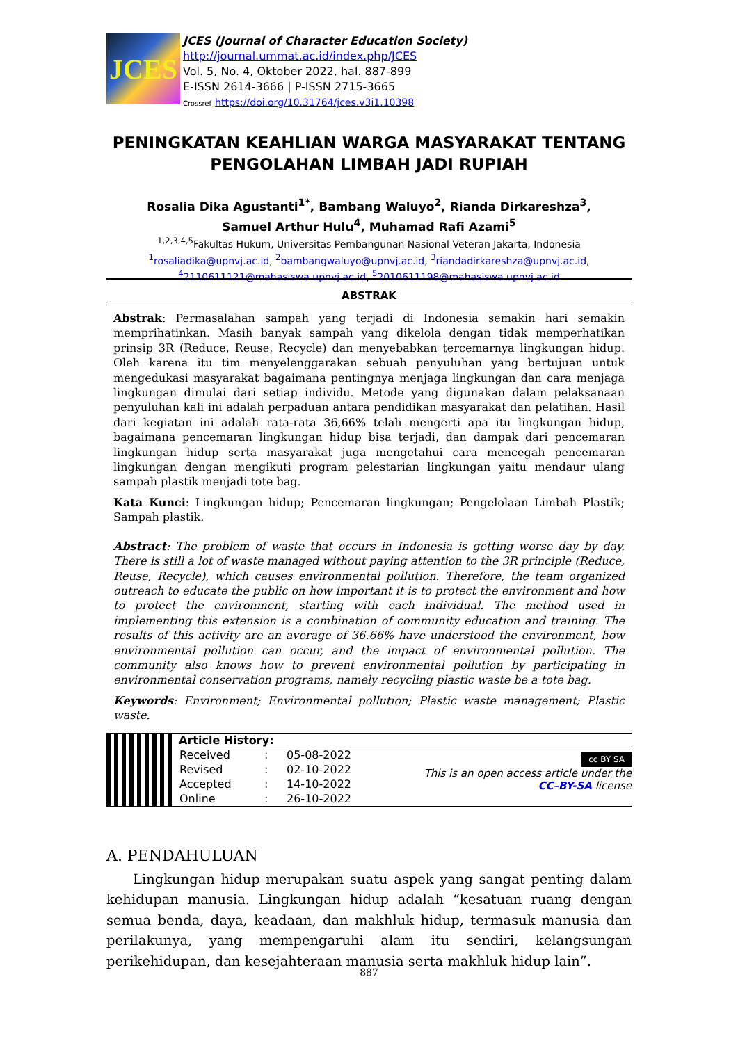JCES
JCES (Journal of Character Education Society)
http://journal.ummat.ac.id/index.php/JCES
Vol. 5, No. 4, Oktober 2022, hal. 887-899
E-ISSN 2614-3666 | P-ISSN 2715-3665
Crossref https://doi.org/10.31764/jces.v3i1.10398
PENINGKATAN KEAHLIAN WARGA MASYARAKAT TENTANG PENGOLAHAN LIMBAH JADI RUPIAH
Rosalia Dika Agustanti<sup>1*</sup>, Bambang Waluyo<sup>2</sup>, Rianda Dirkareshza<sup>3</sup>,
Samuel Arthur Hulu<sup>4</sup>, Muhamad Rafi Azami<sup>5</sup>
<sup>1,2,3,4,5</sup>Fakultas Hukum, Universitas Pembangunan Nasional Veteran Jakarta, Indonesia
<sup>1</sup> rosaliadika@upnvj.ac.id, <sup>2</sup>bambangwaluyo@upnvj.ac.id, <sup>3</sup>riandadirkareshza@upnvj.ac.id,
<sup>4</sup> 2110611121@mahasiswa.upnvj.ac.id, <sup>5</sup>2010611198@mahasiswa.upnvj.ac.id
ABSTRAK
Abstrak: Permasalahan sampah yang terjadi di Indonesia semakin hari semakin memprihatinkan. Masih banyak sampah yang dikelola dengan tidak memperhatikan prinsip 3R (Reduce, Reuse, Recycle) dan menyebabkan tercemarnya lingkungan hidup. Oleh karena itu tim menyelenggarakan sebuah penyuluhan yang bertujuan untuk mengedukasi masyarakat bagaimana pentingnya menjaga lingkungan dan cara menjaga lingkungan dimulai dari setiap individu. Metode yang digunakan dalam pelaksanaan penyuluhan kali ini adalah perpaduan antara pendidikan masyarakat dan pelatihan. Hasil dari kegiatan ini adalah rata-rata 36,66% telah mengerti apa itu lingkungan hidup, bagaimana pencemaran lingkungan hidup bisa terjadi, dan dampak dari pencemaran lingkungan hidup serta masyarakat juga mengetahui cara mencegah pencemaran lingkungan dengan mengikuti program pelestarian lingkungan yaitu mendaur ulang sampah plastik menjadi tote bag.
Kata Kunci: Lingkungan hidup; Pencemaran lingkungan; Pengelolaan Limbah Plastik; Sampah plastik.
Abstract: The problem of waste that occurs in Indonesia is getting worse day by day. There is still a lot of waste managed without paying attention to the 3R principle (Reduce, Reuse, Recycle), which causes environmental pollution. Therefore, the team organized outreach to educate the public on how important it is to protect the environment and how to protect the environment, starting with each individual. The method used in implementing this extension is a combination of community education and training. The results of this activity are an average of 36.66% have understood the environment, how environmental pollution can occur, and the impact of environmental pollution. The community also knows how to prevent environmental pollution by participating in environmental conservation programs, namely recycling plastic waste be a tote bag.
Keywords: Environment; Environmental pollution; Plastic waste management; Plastic waste.
Article History:
| Received | : | 05-08-2022 |
| Revised | : | 02-10-2022 |
| Accepted | : | 14-10-2022 |
| Online | : | 26-10-2022 |
cc BY SA
This is an open access article under the
CC–BY-SA license
A. PENDAHULUAN
Lingkungan hidup merupakan suatu aspek yang sangat penting dalam kehidupan manusia. Lingkungan hidup adalah “kesatuan ruang dengan semua benda, daya, keadaan, dan makhluk hidup, termasuk manusia dan perilakunya, yang mempengaruhi alam itu sendiri, kelangsungan perikehidupan, dan kesejahteraan manusia serta makhluk hidup lain”.
887